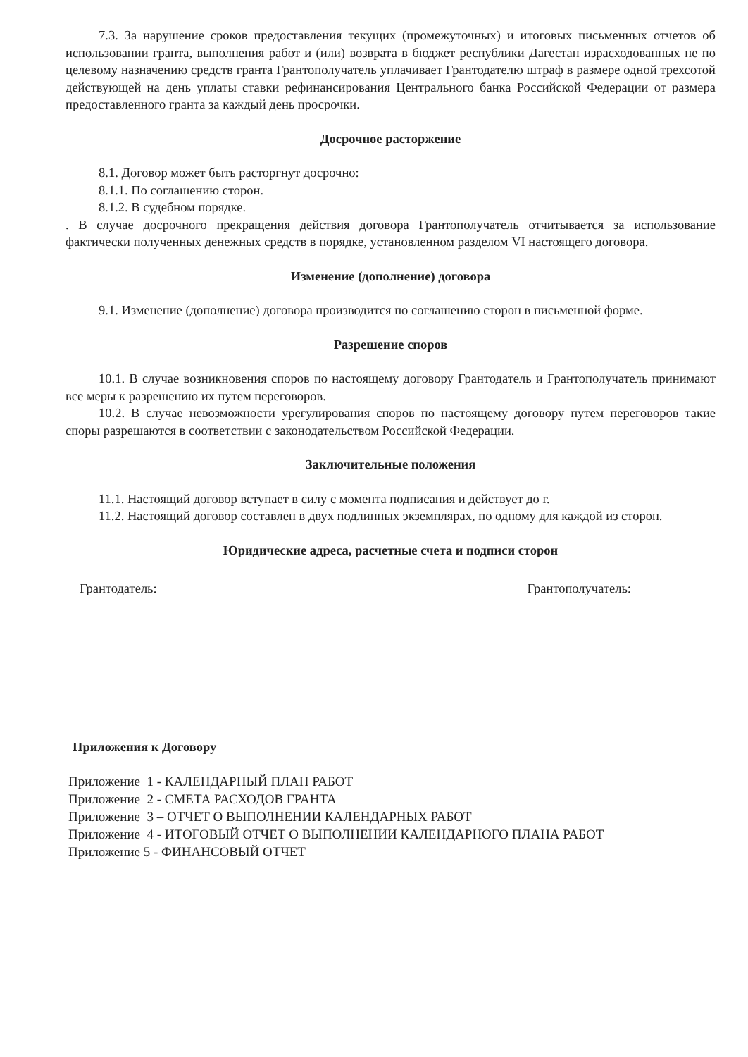7.3. За нарушение сроков предоставления текущих (промежуточных) и итоговых письменных отчетов об использовании гранта, выполнения работ и (или) возврата в бюджет республики Дагестан израсходованных не по целевому назначению средств гранта Грантополучатель уплачивает Грантодателю штраф в размере одной трехсотой действующей на день уплаты ставки рефинансирования Центрального банка Российской Федерации от размера предоставленного гранта за каждый день просрочки.
Досрочное расторжение
8.1. Договор может быть расторгнут досрочно:
8.1.1. По соглашению сторон.
8.1.2. В судебном порядке.
. В случае досрочного прекращения действия договора Грантополучатель отчитывается за использование фактически полученных денежных средств в порядке, установленном разделом VI настоящего договора.
Изменение (дополнение) договора
9.1. Изменение (дополнение) договора производится по соглашению сторон в письменной форме.
Разрешение споров
10.1. В случае возникновения споров по настоящему договору Грантодатель и Грантополучатель принимают все меры к разрешению их путем переговоров.
10.2. В случае невозможности урегулирования споров по настоящему договору путем переговоров такие споры разрешаются в соответствии с законодательством Российской Федерации.
Заключительные положения
11.1. Настоящий договор вступает в силу с момента подписания и действует до г.
11.2. Настоящий договор составлен в двух подлинных экземплярах, по одному для каждой из сторон.
Юридические адреса, расчетные счета и подписи сторон
Грантодатель: Грантополучатель:
Приложения к Договору
Приложение 1 - КАЛЕНДАРНЫЙ ПЛАН РАБОТ
Приложение 2 - СМЕТА РАСХОДОВ ГРАНТА
Приложение 3 – ОТЧЕТ О ВЫПОЛНЕНИИ КАЛЕНДАРНЫХ РАБОТ
Приложение 4 - ИТОГОВЫЙ ОТЧЕТ О ВЫПОЛНЕНИИ КАЛЕНДАРНОГО ПЛАНА РАБОТ
Приложение 5 - ФИНАНСОВЫЙ ОТЧЕТ